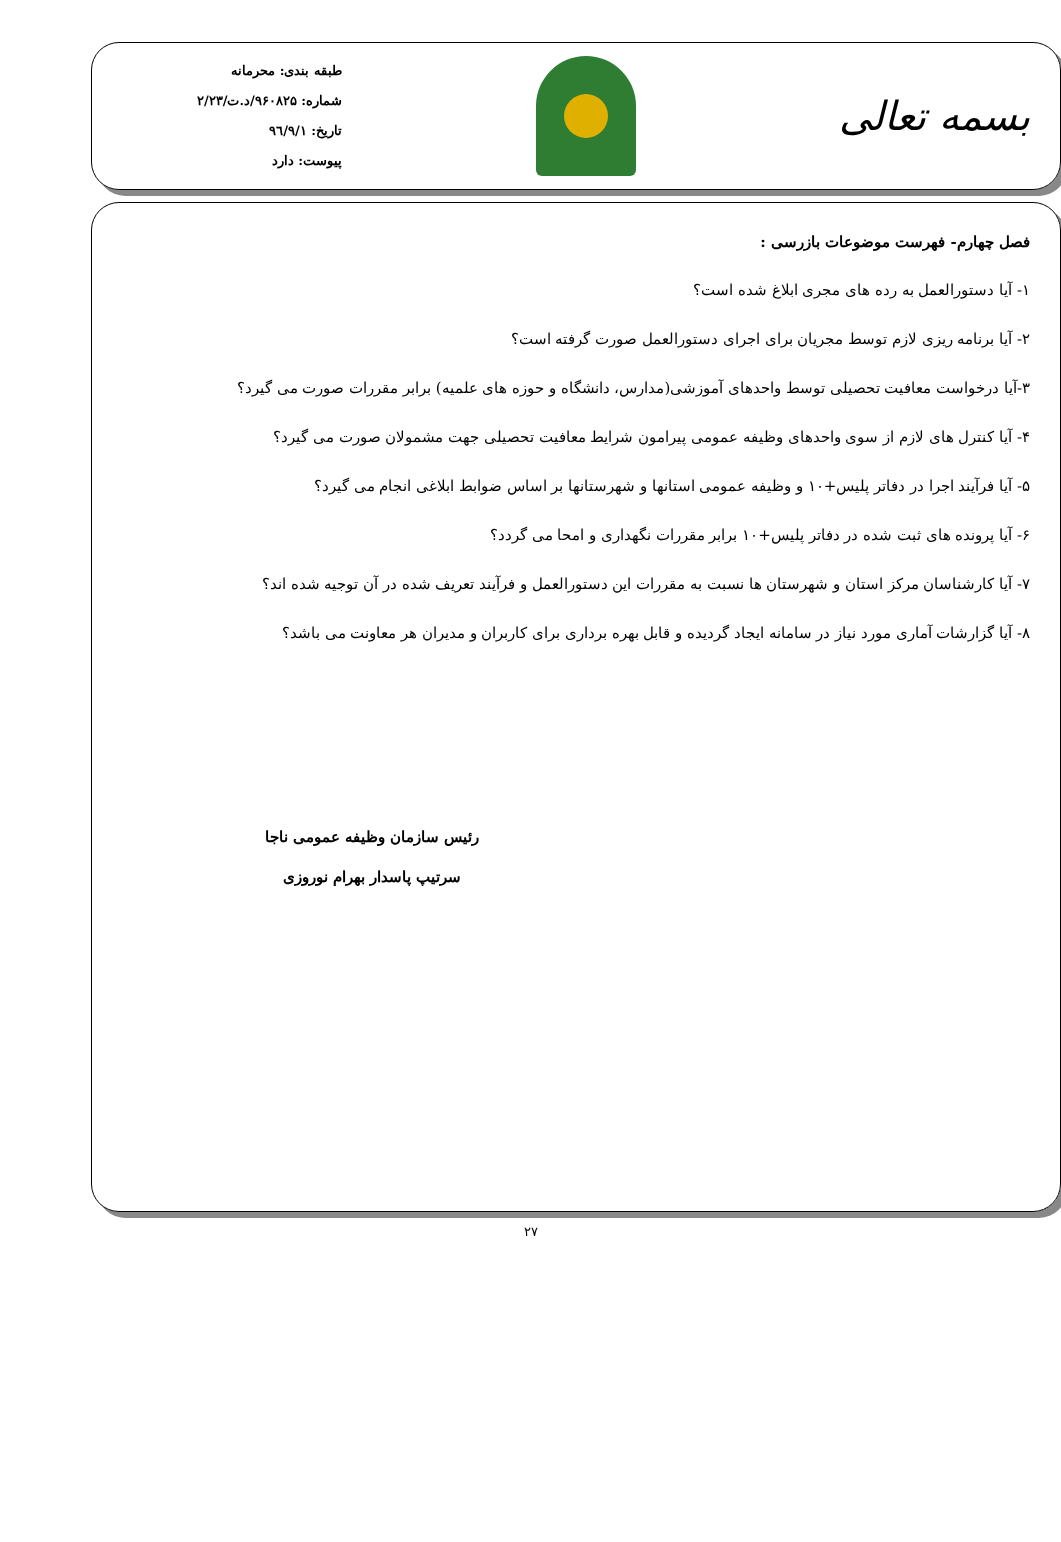بسمه تعالی
طبقه بندی: محرمانه
شماره: ۹۶۰۸۲۵/د.ت/۲/۲۳
تاریخ: ۹٦/۹/۱
پیوست: دارد
فصل چهارم- فهرست موضوعات بازرسی :
۱- آیا دستورالعمل به رده های مجری ابلاغ شده است؟
۲- آیا برنامه ریزی لازم توسط مجریان برای اجرای دستورالعمل صورت گرفته است؟
۳-آیا درخواست معافیت تحصیلی توسط واحدهای آموزشی(مدارس، دانشگاه و حوزه های علمیه) برابر مقررات صورت می گیرد؟
۴- آیا کنترل های لازم از سوی واحدهای وظیفه عمومی پیرامون شرایط معافیت تحصیلی جهت مشمولان صورت می گیرد؟
۵- آیا فرآیند اجرا در دفاتر پلیس+۱۰ و وظیفه عمومی استانها و شهرستانها بر اساس ضوابط ابلاغی انجام می گیرد؟
۶- آیا پرونده های ثبت شده در دفاتر پلیس+۱۰ برابر مقررات نگهداری و امحا می گردد؟
۷- آیا کارشناسان مرکز استان و شهرستان ها نسبت به مقررات این دستورالعمل و فرآیند تعریف شده در آن توجیه شده اند؟
۸- آیا گزارشات آماری مورد نیاز در سامانه ایجاد گردیده و قابل بهره برداری برای کاربران و مدیران هر معاونت می باشد؟
رئیس سازمان وظیفه عمومی ناجا
سرتیپ پاسدار بهرام نوروزی
۲۷